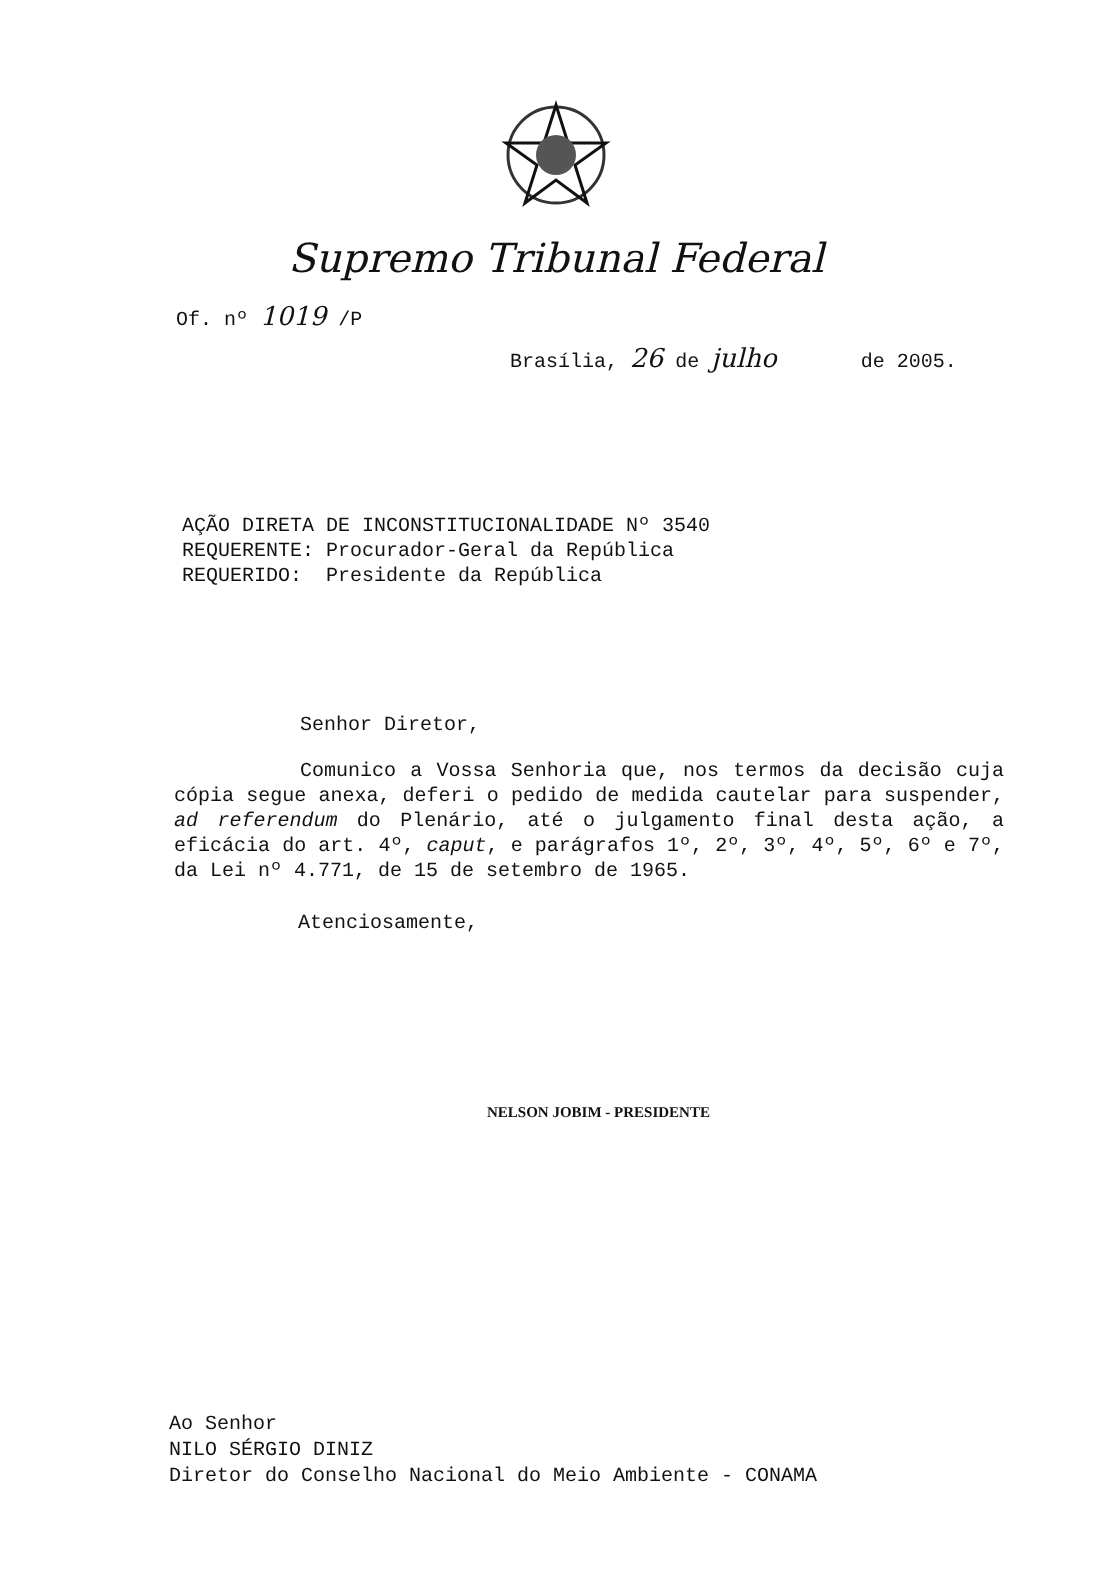Supremo Tribunal Federal
Of. nº 1019 /P
Brasília, 26 de julho de 2005.
AÇÃO DIRETA DE INCONSTITUCIONALIDADE Nº 3540 REQUERENTE: Procurador-Geral da República REQUERIDO: Presidente da República
Senhor Diretor,
Comunico a Vossa Senhoria que, nos termos da decisão cuja cópia segue anexa, deferi o pedido de medida cautelar para suspender, ad referendum do Plenário, até o julgamento final desta ação, a eficácia do art. 4º, caput, e parágrafos 1º, 2º, 3º, 4º, 5º, 6º e 7º, da Lei nº 4.771, de 15 de setembro de 1965.
Atenciosamente,
NELSON JOBIM - PRESIDENTE
Ao Senhor
NILO SÉRGIO DINIZ
Diretor do Conselho Nacional do Meio Ambiente - CONAMA